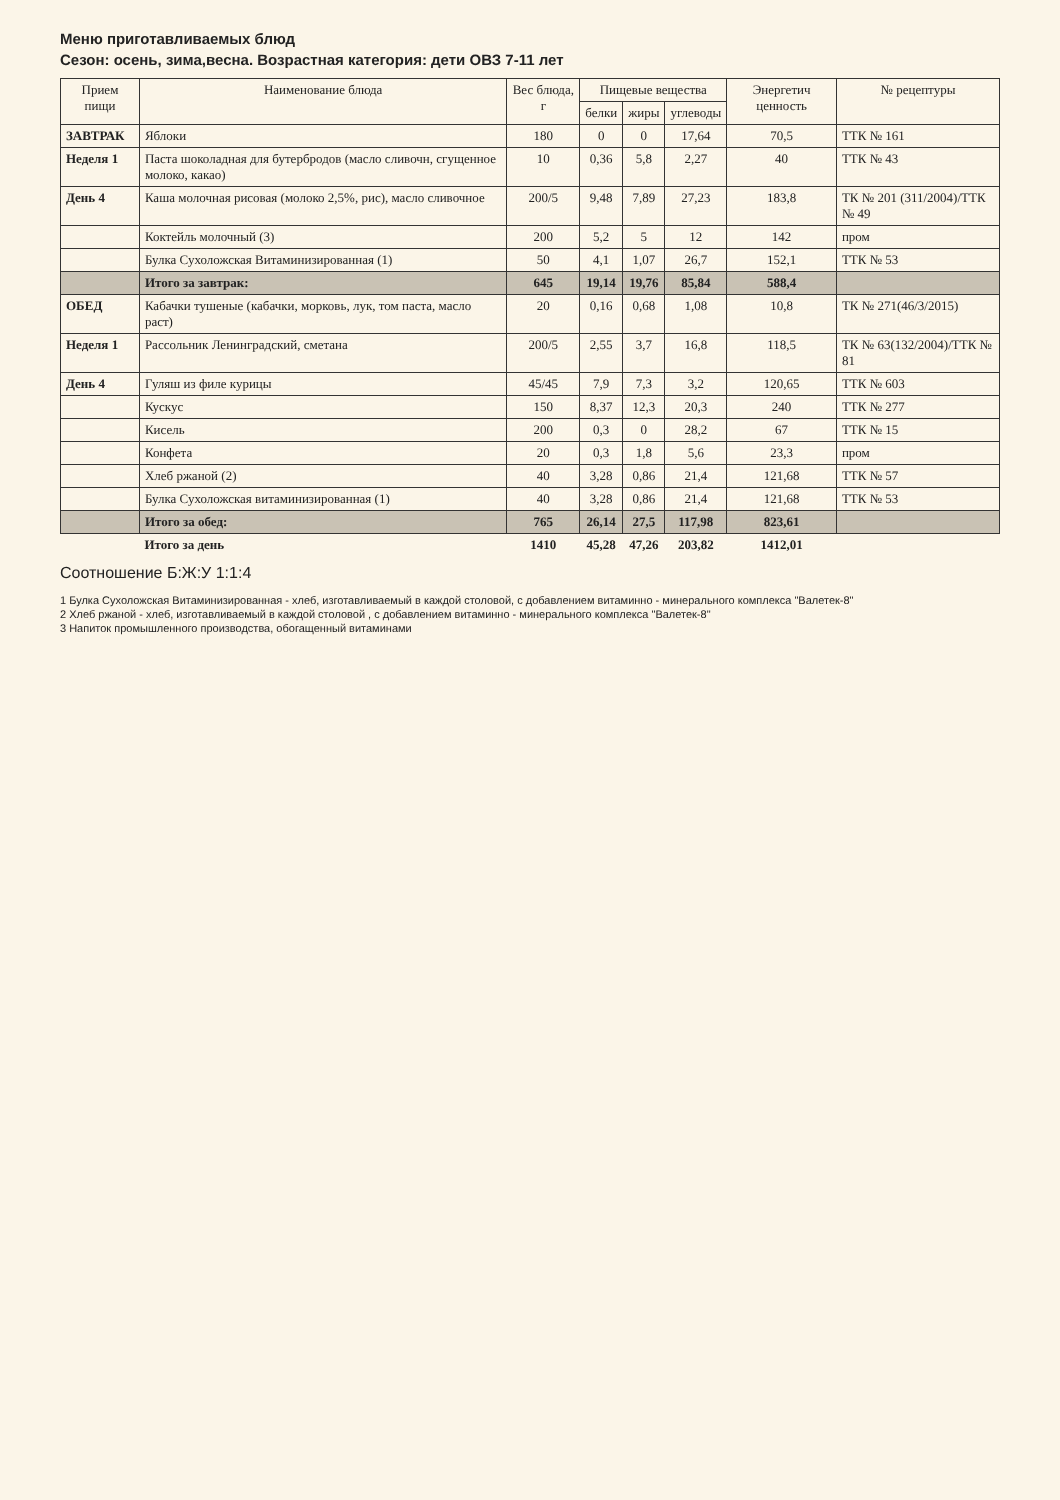Меню приготавливаемых блюд
Сезон: осень, зима,весна. Возрастная категория: дети ОВЗ 7-11 лет
| Прием пищи | Наименование блюда | Вес блюда, г | Пищевые вещества | | | Энергетич ценность | № рецептуры |
| --- | --- | --- | --- | --- | --- | --- | --- |
| | | | белки | жиры | углеводы | | |
| ЗАВТРАК | Яблоки | 180 | 0 | 0 | 17,64 | 70,5 | ТТК № 161 |
| Неделя 1 | Паста шоколадная для бутербродов (масло сливочн, сгущенное молоко, какао) | 10 | 0,36 | 5,8 | 2,27 | 40 | ТТК № 43 |
| День 4 | Каша молочная рисовая (молоко 2,5%, рис), масло сливочное | 200/5 | 9,48 | 7,89 | 27,23 | 183,8 | ТК № 201 (311/2004)/ТТК № 49 |
| | Коктейль молочный (3) | 200 | 5,2 | 5 | 12 | 142 | пром |
| | Булка Сухоложская Витаминизированная (1) | 50 | 4,1 | 1,07 | 26,7 | 152,1 | ТТК № 53 |
| | Итого за завтрак: | 645 | 19,14 | 19,76 | 85,84 | 588,4 | |
| ОБЕД | Кабачки тушеные (кабачки, морковь, лук, том паста, масло раст) | 20 | 0,16 | 0,68 | 1,08 | 10,8 | ТК № 271(46/3/2015) |
| Неделя 1 | Рассольник Ленинградский, сметана | 200/5 | 2,55 | 3,7 | 16,8 | 118,5 | ТК № 63(132/2004)/ТТК № 81 |
| День 4 | Гуляш из филе курицы | 45/45 | 7,9 | 7,3 | 3,2 | 120,65 | ТТК № 603 |
| | Кускус | 150 | 8,37 | 12,3 | 20,3 | 240 | ТТК № 277 |
| | Кисель | 200 | 0,3 | 0 | 28,2 | 67 | ТТК № 15 |
| | Конфета | 20 | 0,3 | 1,8 | 5,6 | 23,3 | пром |
| | Хлеб ржаной (2) | 40 | 3,28 | 0,86 | 21,4 | 121,68 | ТТК № 57 |
| | Булка Сухоложская витаминизированная (1) | 40 | 3,28 | 0,86 | 21,4 | 121,68 | ТТК № 53 |
| | Итого за обед: | 765 | 26,14 | 27,5 | 117,98 | 823,61 | |
| | Итого за день | 1410 | 45,28 | 47,26 | 203,82 | 1412,01 | |
Соотношение Б:Ж:У 1:1:4
1 Булка Сухоложская Витаминизированная - хлеб, изготавливаемый в каждой столовой, с добавлением витаминно - минерального комплекса "Валетек-8"
2 Хлеб ржаной - хлеб, изготавливаемый в каждой столовой , с добавлением витаминно - минерального комплекса "Валетек-8"
3 Напиток промышленного производства, обогащенный витаминами